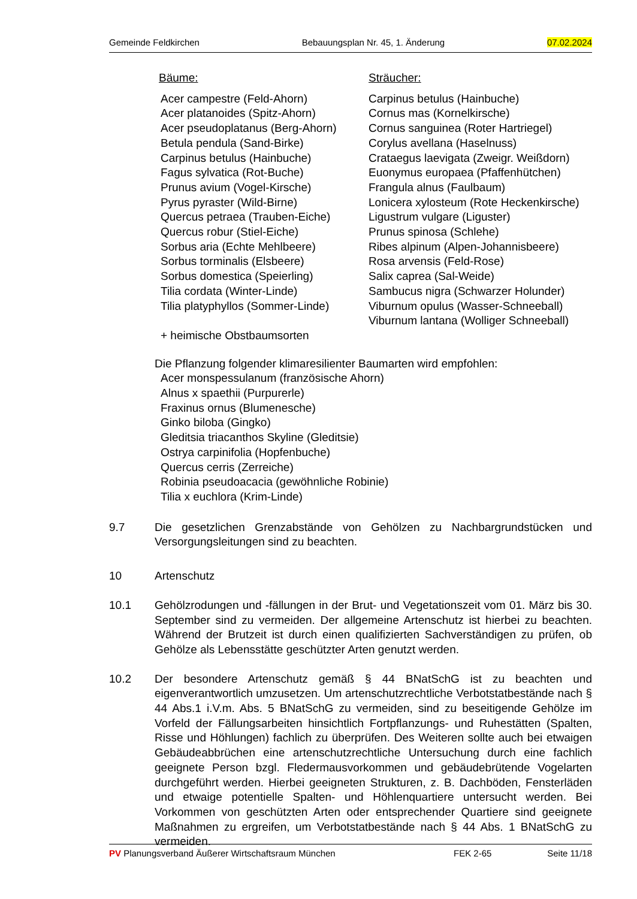Gemeinde Feldkirchen Bebauungsplan Nr. 45, 1. Änderung 07.02.2024
Bäume:
Acer campestre (Feld-Ahorn)
Acer platanoides (Spitz-Ahorn)
Acer pseudoplatanus (Berg-Ahorn)
Betula pendula (Sand-Birke)
Carpinus betulus (Hainbuche)
Fagus sylvatica (Rot-Buche)
Prunus avium (Vogel-Kirsche)
Pyrus pyraster (Wild-Birne)
Quercus petraea (Trauben-Eiche)
Quercus robur (Stiel-Eiche)
Sorbus aria (Echte Mehlbeere)
Sorbus torminalis (Elsbeere)
Sorbus domestica (Speierling)
Tilia cordata (Winter-Linde)
Tilia platyphyllos (Sommer-Linde)
+ heimische Obstbaumsorten
Sträucher:
Carpinus betulus (Hainbuche)
Cornus mas (Kornelkirsche)
Cornus sanguinea (Roter Hartriegel)
Corylus avellana (Haselnuss)
Crataegus laevigata (Zweigr. Weißdorn)
Euonymus europaea (Pfaffenhütchen)
Frangula alnus (Faulbaum)
Lonicera xylosteum (Rote Heckenkirsche)
Ligustrum vulgare (Liguster)
Prunus spinosa (Schlehe)
Ribes alpinum (Alpen-Johannisbeere)
Rosa arvensis (Feld-Rose)
Salix caprea (Sal-Weide)
Sambucus nigra (Schwarzer Holunder)
Viburnum opulus (Wasser-Schneeball)
Viburnum lantana (Wolliger Schneeball)
Die Pflanzung folgender klimaresilienter Baumarten wird empfohlen:
Acer monspessulanum (französische Ahorn)
Alnus x spaethii (Purpurerle)
Fraxinus ornus (Blumenesche)
Ginko biloba (Gingko)
Gleditsia triacanthos Skyline (Gleditsie)
Ostrya carpinifolia (Hopfenbuche)
Quercus cerris (Zerreiche)
Robinia pseudoacacia (gewöhnliche Robinie)
Tilia x euchlora (Krim-Linde)
9.7 Die gesetzlichen Grenzabstände von Gehölzen zu Nachbargrundstücken und Versorgungsleitungen sind zu beachten.
10 Artenschutz
10.1 Gehölzrodungen und -fällungen in der Brut- und Vegetationszeit vom 01. März bis 30. September sind zu vermeiden. Der allgemeine Artenschutz ist hierbei zu beachten. Während der Brutzeit ist durch einen qualifizierten Sachverständigen zu prüfen, ob Gehölze als Lebensstätte geschützter Arten genutzt werden.
10.2 Der besondere Artenschutz gemäß § 44 BNatSchG ist zu beachten und eigenverantwortlich umzusetzen. Um artenschutzrechtliche Verbotstatbestände nach § 44 Abs.1 i.V.m. Abs. 5 BNatSchG zu vermeiden, sind zu beseitigende Gehölze im Vorfeld der Fällungsarbeiten hinsichtlich Fortpflanzungs- und Ruhestätten (Spalten, Risse und Höhlungen) fachlich zu überprüfen. Des Weiteren sollte auch bei etwaigen Gebäudeabbrüchen eine artenschutzrechtliche Untersuchung durch eine fachlich geeignete Person bzgl. Fledermausvorkommen und gebäudebrütende Vogelarten durchgeführt werden. Hierbei geeigneten Strukturen, z. B. Dachböden, Fensterläden und etwaige potentielle Spalten- und Höhlenquartiere untersucht werden. Bei Vorkommen von geschützten Arten oder entsprechender Quartiere sind geeignete Maßnahmen zu ergreifen, um Verbotstatbestände nach § 44 Abs. 1 BNatSchG zu vermeiden.
PV Planungsverband Äußerer Wirtschaftsraum München FEK 2-65 Seite 11/18